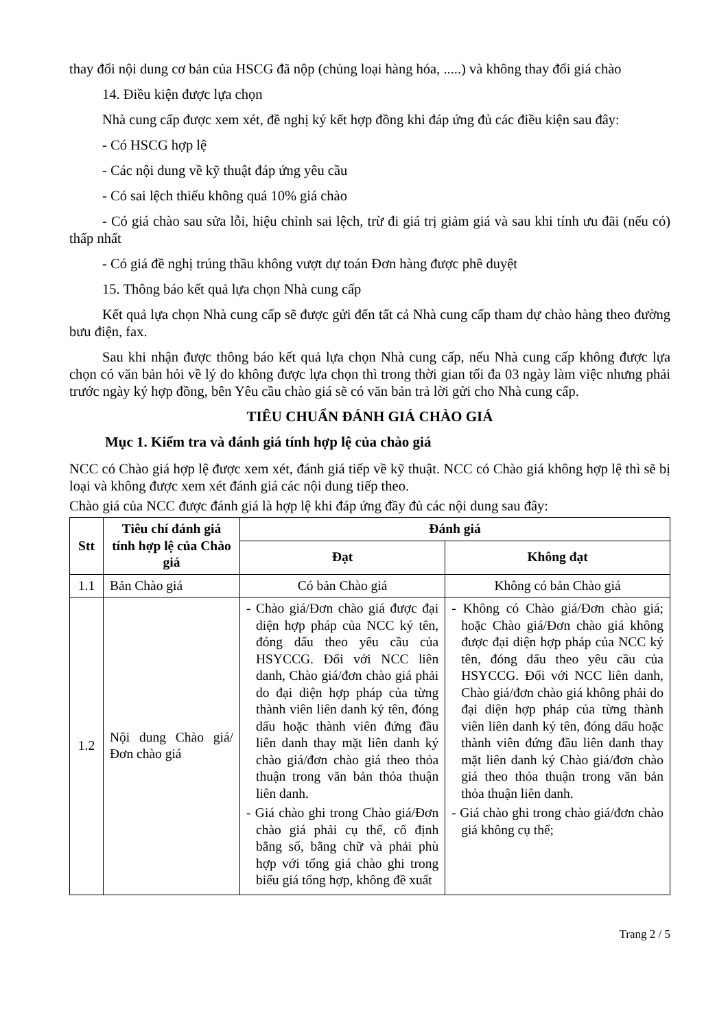thay đổi nội dung cơ bản của HSCG đã nộp (chủng loại hàng hóa, .....) và không thay đổi giá chào
14. Điều kiện được lựa chọn
Nhà cung cấp được xem xét, đề nghị ký kết hợp đồng khi đáp ứng đủ các điều kiện sau đây:
- Có HSCG hợp lệ
- Các nội dung về kỹ thuật đáp ứng yêu cầu
- Có sai lệch thiếu không quá 10% giá chào
- Có giá chào sau sửa lỗi, hiệu chỉnh sai lệch, trừ đi giá trị giảm giá và sau khi tính ưu đãi (nếu có) thấp nhất
- Có giá đề nghị trúng thầu không vượt dự toán Đơn hàng được phê duyệt
15. Thông báo kết quả lựa chọn Nhà cung cấp
Kết quả lựa chọn Nhà cung cấp sẽ được gửi đến tất cả Nhà cung cấp tham dự chào hàng theo đường bưu điện, fax.
Sau khi nhận được thông báo kết quả lựa chọn Nhà cung cấp, nếu Nhà cung cấp không được lựa chọn có văn bản hỏi về lý do không được lựa chọn thì trong thời gian tối đa 03 ngày làm việc nhưng phải trước ngày ký hợp đồng, bên Yêu cầu chào giá sẽ có văn bản trả lời gửi cho Nhà cung cấp.
TIÊU CHUẨN ĐÁNH GIÁ CHÀO GIÁ
Mục 1. Kiểm tra và đánh giá tính hợp lệ của chào giá
NCC có Chào giá hợp lệ được xem xét, đánh giá tiếp về kỹ thuật. NCC có Chào giá không hợp lệ thì sẽ bị loại và không được xem xét đánh giá các nội dung tiếp theo.
Chào giá của NCC được đánh giá là hợp lệ khi đáp ứng đầy đủ các nội dung sau đây:
| Stt | Tiêu chí đánh giá tính hợp lệ của Chào giá | Đánh giá | |
| --- | --- | --- | --- |
| | | Đạt | Không đạt |
| 1.1 | Bản Chào giá | Có bản Chào giá | Không có bản Chào giá |
| 1.2 | Nội dung Chào giá/Đơn chào giá | - Chào giá/Đơn chào giá được đại diện hợp pháp của NCC ký tên, đóng dấu theo yêu cầu của HSYCCG. Đối với NCC liên danh, Chào giá/đơn chào giá phải do đại diện hợp pháp của từng thành viên liên danh ký tên, đóng dấu hoặc thành viên đứng đầu liên danh thay mặt liên danh ký chào giá/đơn chào giá theo thỏa thuận trong văn bản thỏa thuận liên danh. - Giá chào ghi trong Chào giá/Đơn chào giá phải cụ thể, cố định bằng số, bằng chữ và phải phù hợp với tổng giá chào ghi trong biểu giá tổng hợp, không đề xuất | - Không có Chào giá/Đơn chào giá; hoặc Chào giá/Đơn chào giá không được đại diện hợp pháp của NCC ký tên, đóng dấu theo yêu cầu của HSYCCG. Đối với NCC liên danh, Chào giá/đơn chào giá không phải do đại diện hợp pháp của từng thành viên liên danh ký tên, đóng dấu hoặc thành viên đứng đầu liên danh thay mặt liên danh ký Chào giá/đơn chào giá theo thỏa thuận trong văn bản thỏa thuận liên danh. - Giá chào ghi trong chào giá/đơn chào giá không cụ thể; |
Trang 2 / 5